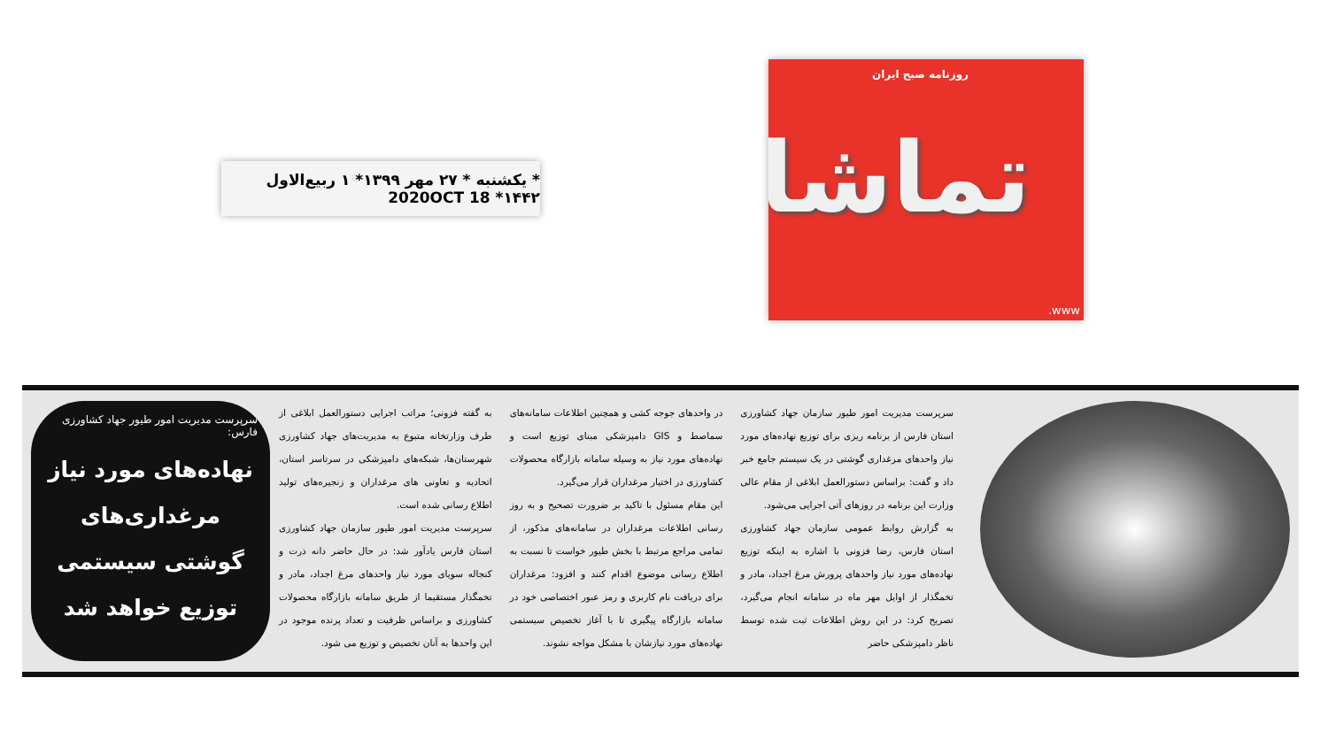* یکشنبه * ۲۷ مهر ۱۳۹۹* ۱ ربیع‌الاول ۱۴۴۲* 2020OCT 18
روزنامه صبح ایران
تماشا
www.
سرپرست مدیریت امور طیور سازمان جهاد کشاورزی استان فارس از برنامه ریزی برای توزیع نهاده‌های مورد نیاز واحدهای مرغداری گوشتی در یک سیستم جامع خبر داد و گفت: براساس دستورالعمل ابلاغی از مقام عالی وزارت این برنامه در روزهای آتی اجرایی می‌شود.
به گزارش روابط عمومی سازمان جهاد کشاورزی استان فارس، رضا فزونی با اشاره به اینکه توزیع نهاده‌های مورد نیاز واحدهای پرورش مرغ اجداد، مادر و تخمگذار از اوایل مهر ماه در سامانه انجام می‌گیرد، تصریح کرد: در این روش اطلاعات ثبت شده توسط ناظر دامپزشکی حاضر
در واحدهای جوجه کشی و همچنین اطلاعات سامانه‌های سماصط و GIS دامپزشکی مبنای توزیع است و نهاده‌های مورد نیاز به وسیله سامانه بازارگاه محصولات کشاورزی در اختیار مرغداران قرار می‌گیرد.
این مقام مسئول با تاکید بر ضرورت تصحیح و به روز رسانی اطلاعات مرغداران در سامانه‌های مذکور، از تمامی مراجع مرتبط با بخش طیور خواست تا نسبت به اطلاع رسانی موضوع اقدام کنند و افزود: مرغداران برای دریافت نام کاربری و رمز عبور اختصاصی خود در سامانه بازارگاه پیگیری تا با آغاز تخصیص سیستمی نهاده‌های مورد نیازشان با مشکل مواجه نشوند.
به گفته فزونی؛ مراتب اجرایی دستورالعمل ابلاغی از طرف وزارتخانه متبوع به مدیریت‌های جهاد کشاورزی شهرستان‌ها، شبکه‌های دامپزشکی در سرتاسر استان، اتحادیه و تعاونی های مرغداران و زنجیره‌های تولید اطلاع رسانی شده است.
سرپرست مدیریت امور طیور سازمان جهاد کشاورزی استان فارس یادآور شد: در حال حاضر دانه ذرت و کنجاله سویای مورد نیاز واحدهای مرغ اجداد، مادر و تخمگذار مستقیما از طریق سامانه بازارگاه محصولات کشاورزی و براساس ظرفیت و تعداد پرنده موجود در این واحدها به آنان تخصیص و توزیع می شود.
سرپرست مدیریت امور طیور جهاد کشاورزی فارس:
نهاده‌های مورد نیاز مرغداری‌های گوشتی سیستمی توزیع خواهد شد